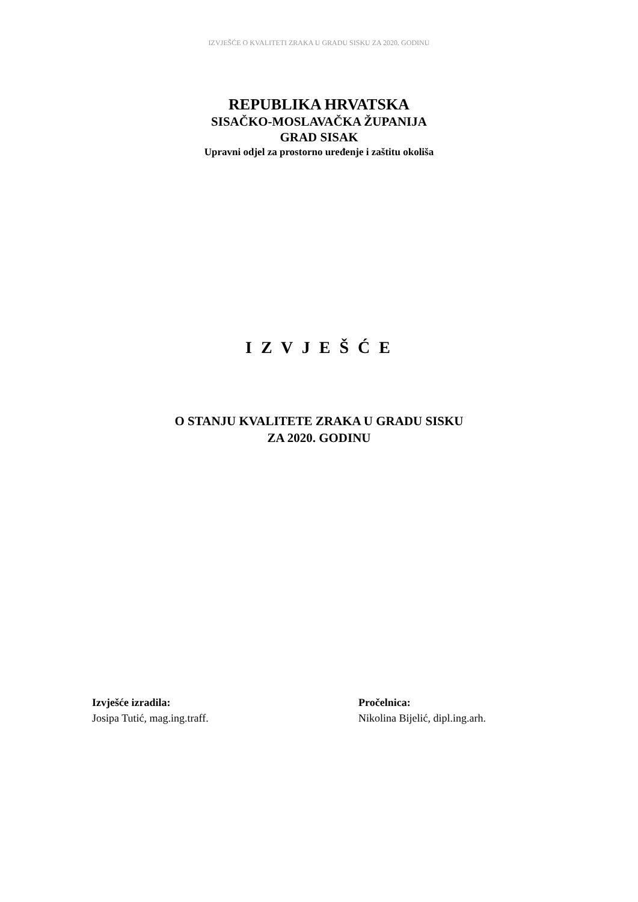IZVJEŠĆE O KVALITETI ZRAKA U GRADU SISKU ZA 2020. GODINU
REPUBLIKA HRVATSKA
SISAČKO-MOSLAVAČKA ŽUPANIJA
GRAD SISAK
Upravni odjel za prostorno uređenje i zaštitu okoliša
I Z V J E Š Ć E
O STANJU KVALITETE ZRAKA U GRADU SISKU
ZA 2020. GODINU
Izvješće izradila:
Josipa Tutić, mag.ing.traff.
Pročelnica:
Nikolina Bijelić, dipl.ing.arh.